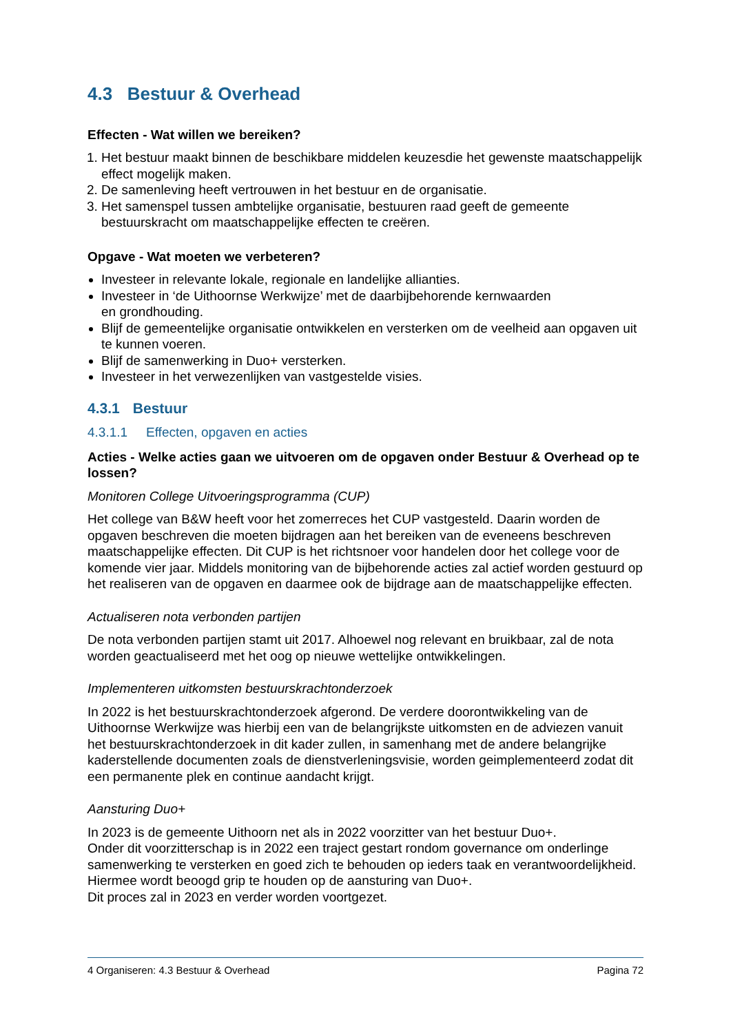4.3 Bestuur & Overhead
Effecten - Wat willen we bereiken?
1. Het bestuur maakt binnen de beschikbare middelen keuzesdie het gewenste maatschappelijk effect mogelijk maken.
2. De samenleving heeft vertrouwen in het bestuur en de organisatie.
3. Het samenspel tussen ambtelijke organisatie, bestuuren raad geeft de gemeente bestuurskracht om maatschappelijke effecten te creëren.
Opgave - Wat moeten we verbeteren?
Investeer in relevante lokale, regionale en landelijke allianties.
Investeer in ‘de Uithoornse Werkwijze’ met de daarbijbehorende kernwaarden
en grondhouding.
Blijf de gemeentelijke organisatie ontwikkelen en versterken om de veelheid aan opgaven uit te kunnen voeren.
Blijf de samenwerking in Duo+ versterken.
Investeer in het verwezenlijken van vastgestelde visies.
4.3.1 Bestuur
4.3.1.1 Effecten, opgaven en acties
Acties - Welke acties gaan we uitvoeren om de opgaven onder Bestuur & Overhead op te lossen?
Monitoren College Uitvoeringsprogramma (CUP)
Het college van B&W heeft voor het zomerreces het CUP vastgesteld. Daarin worden de opgaven beschreven die moeten bijdragen aan het bereiken van de eveneens beschreven maatschappelijke effecten. Dit CUP is het richtsnoer voor handelen door het college voor de komende vier jaar. Middels monitoring van de bijbehorende acties zal actief worden gestuurd op het realiseren van de opgaven en daarmee ook de bijdrage aan de maatschappelijke effecten.
Actualiseren nota verbonden partijen
De nota verbonden partijen stamt uit 2017. Alhoewel nog relevant en bruikbaar, zal de nota worden geactualiseerd met het oog op nieuwe wettelijke ontwikkelingen.
Implementeren uitkomsten bestuurskrachtonderzoek
In 2022 is het bestuurskrachtonderzoek afgerond. De verdere doorontwikkeling van de Uithoornse Werkwijze was hierbij een van de belangrijkste uitkomsten en de adviezen vanuit het bestuurskrachtonderzoek in dit kader zullen, in samenhang met de andere belangrijke kaderstellende documenten zoals de dienstverleningsvisie, worden geimplementeerd zodat dit een permanente plek en continue aandacht krijgt.
Aansturing Duo+
In 2023 is de gemeente Uithoorn net als in 2022 voorzitter van het bestuur Duo+.
Onder dit voorzitterschap is in 2022 een traject gestart rondom governance om onderlinge samenwerking te versterken en goed zich te behouden op ieders taak en verantwoordelijkheid. Hiermee wordt beoogd grip te houden op de aansturing van Duo+.
Dit proces zal in 2023 en verder worden voortgezet.
4 Organiseren: 4.3 Bestuur & Overhead Pagina 72